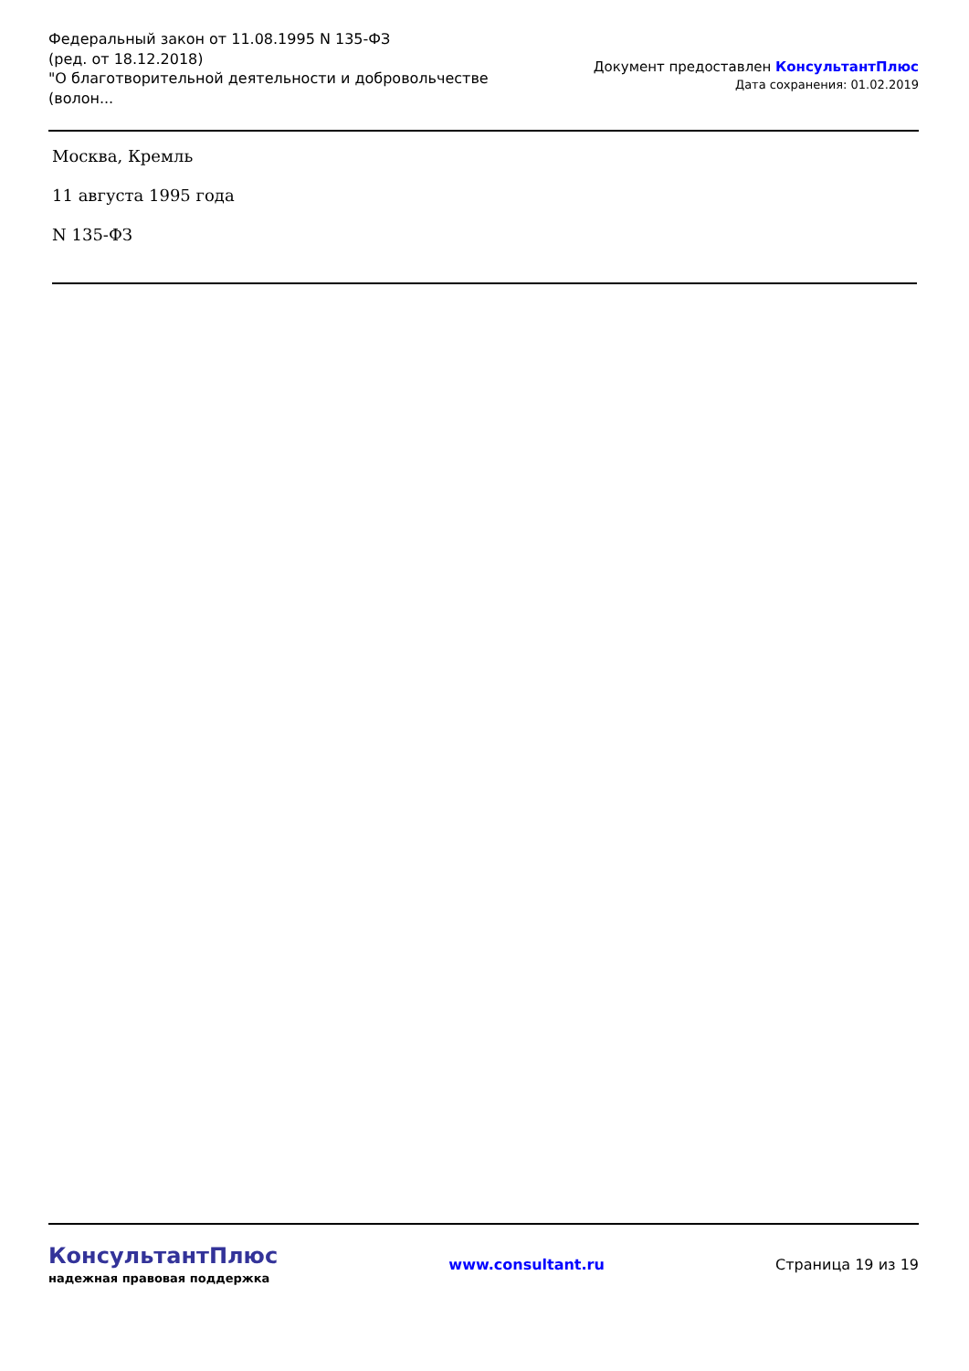Федеральный закон от 11.08.1995 N 135-ФЗ
(ред. от 18.12.2018)
"О благотворительной деятельности и добровольчестве (волон...
Документ предоставлен КонсультантПлюс
Дата сохранения: 01.02.2019
Москва, Кремль
11 августа 1995 года
N 135-ФЗ
КонсультантПлюс
надежная правовая поддержка
www.consultant.ru Страница 19 из 19